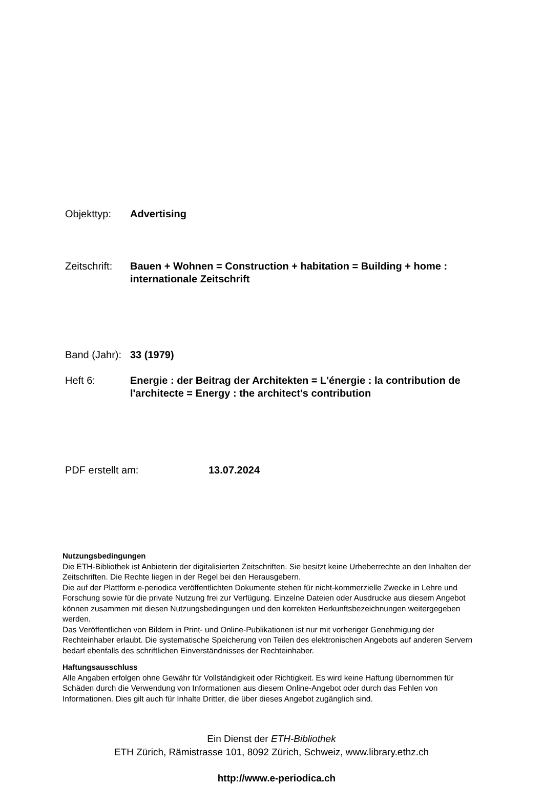Objekttyp: Advertising
Zeitschrift:
Bauen + Wohnen = Construction + habitation = Building + home : internationale Zeitschrift
Band (Jahr):
33 (1979)
Heft 6: Energie : der Beitrag der Architekten = L'énergie : la contribution de l'architecte = Energy : the architect's contribution
PDF erstellt am: 13.07.2024
Nutzungsbedingungen
Die ETH-Bibliothek ist Anbieterin der digitalisierten Zeitschriften. Sie besitzt keine Urheberrechte an den Inhalten der Zeitschriften. Die Rechte liegen in der Regel bei den Herausgebern.
Die auf der Plattform e-periodica veröffentlichten Dokumente stehen für nicht-kommerzielle Zwecke in Lehre und Forschung sowie für die private Nutzung frei zur Verfügung. Einzelne Dateien oder Ausdrucke aus diesem Angebot können zusammen mit diesen Nutzungsbedingungen und den korrekten Herkunftsbezeichnungen weitergegeben werden.
Das Veröffentlichen von Bildern in Print- und Online-Publikationen ist nur mit vorheriger Genehmigung der Rechteinhaber erlaubt. Die systematische Speicherung von Teilen des elektronischen Angebots auf anderen Servern bedarf ebenfalls des schriftlichen Einverständnisses der Rechteinhaber.
Haftungsausschluss
Alle Angaben erfolgen ohne Gewähr für Vollständigkeit oder Richtigkeit. Es wird keine Haftung übernommen für Schäden durch die Verwendung von Informationen aus diesem Online-Angebot oder durch das Fehlen von Informationen. Dies gilt auch für Inhalte Dritter, die über dieses Angebot zugänglich sind.
Ein Dienst der ETH-Bibliothek
ETH Zürich, Rämistrasse 101, 8092 Zürich, Schweiz, www.library.ethz.ch
http://www.e-periodica.ch